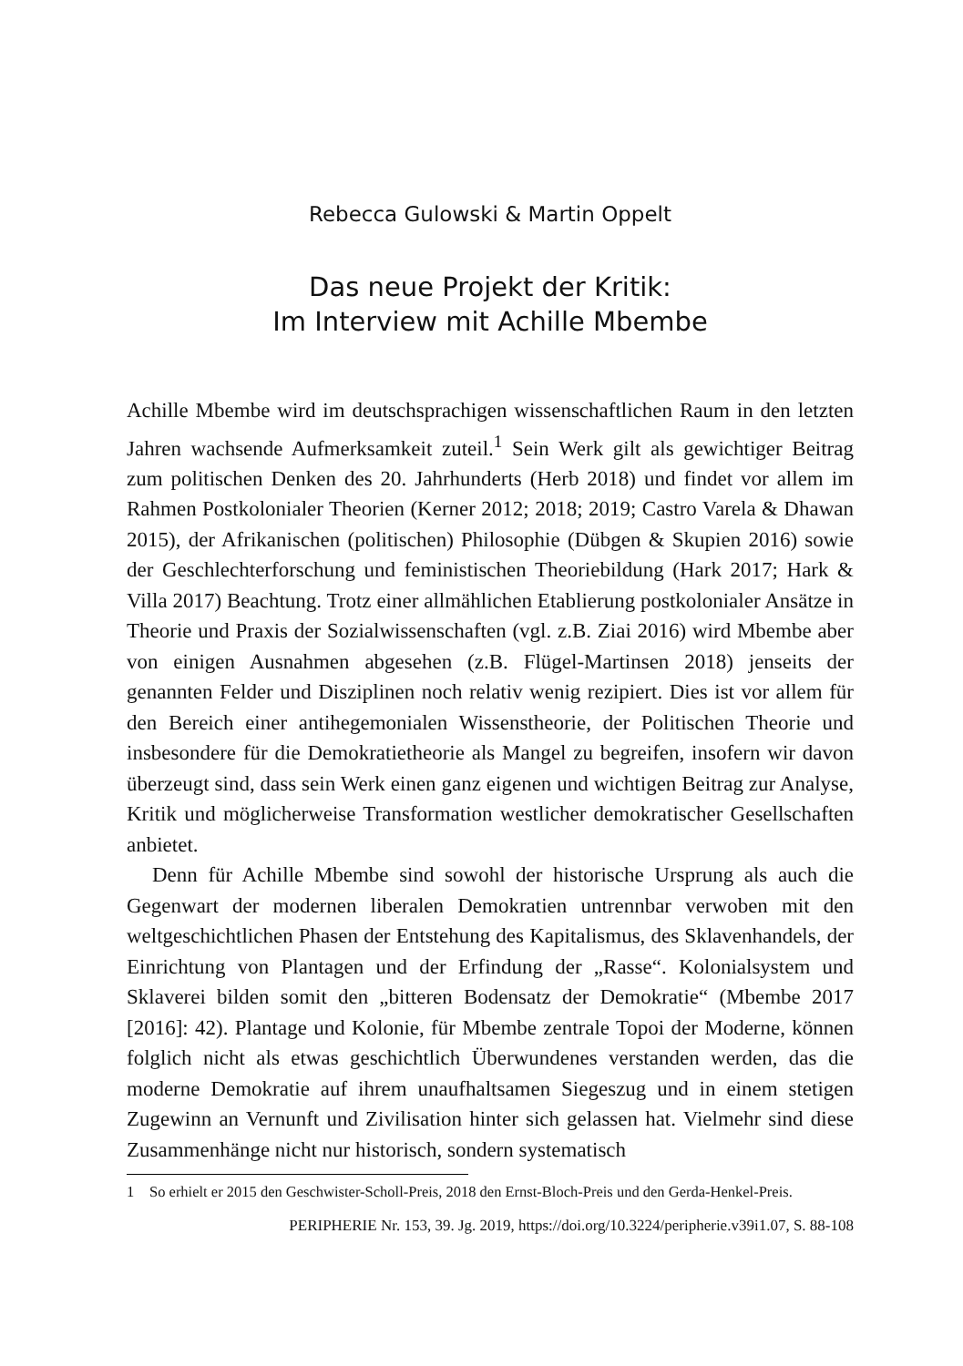Rebecca Gulowski & Martin Oppelt
Das neue Projekt der Kritik:
Im Interview mit Achille Mbembe
Achille Mbembe wird im deutschsprachigen wissenschaftlichen Raum in den letzten Jahren wachsende Aufmerksamkeit zuteil.<sup>1</sup> Sein Werk gilt als gewichtiger Beitrag zum politischen Denken des 20. Jahrhunderts (Herb 2018) und findet vor allem im Rahmen Postkolonialer Theorien (Kerner 2012; 2018; 2019; Castro Varela & Dhawan 2015), der Afrikanischen (politischen) Philosophie (Dübgen & Skupien 2016) sowie der Geschlechterforschung und feministischen Theoriebildung (Hark 2017; Hark & Villa 2017) Beachtung. Trotz einer allmählichen Etablierung postkolonialer Ansätze in Theorie und Praxis der Sozialwissenschaften (vgl. z.B. Ziai 2016) wird Mbembe aber von einigen Ausnahmen abgesehen (z.B. Flügel-Martinsen 2018) jenseits der genannten Felder und Disziplinen noch relativ wenig rezipiert. Dies ist vor allem für den Bereich einer antihegemonialen Wissenstheorie, der Politischen Theorie und insbesondere für die Demokratietheorie als Mangel zu begreifen, insofern wir davon überzeugt sind, dass sein Werk einen ganz eigenen und wichtigen Beitrag zur Analyse, Kritik und möglicherweise Transformation westlicher demokratischer Gesellschaften anbietet.
Denn für Achille Mbembe sind sowohl der historische Ursprung als auch die Gegenwart der modernen liberalen Demokratien untrennbar verwoben mit den weltgeschichtlichen Phasen der Entstehung des Kapitalismus, des Sklavenhandels, der Einrichtung von Plantagen und der Erfindung der „Rasse“. Kolonialsystem und Sklaverei bilden somit den „bitteren Bodensatz der Demokratie“ (Mbembe 2017 [2016]: 42). Plantage und Kolonie, für Mbembe zentrale Topoi der Moderne, können folglich nicht als etwas geschichtlich Überwundenes verstanden werden, das die moderne Demokratie auf ihrem unaufhaltsamen Siegeszug und in einem stetigen Zugewinn an Vernunft und Zivilisation hinter sich gelassen hat. Vielmehr sind diese Zusammenhänge nicht nur historisch, sondern systematisch
1 So erhielt er 2015 den Geschwister-Scholl-Preis, 2018 den Ernst-Bloch-Preis und den Gerda-Henkel-Preis.
PERIPHERIE Nr. 153, 39. Jg. 2019, https://doi.org/10.3224/peripherie.v39i1.07, S. 88-108